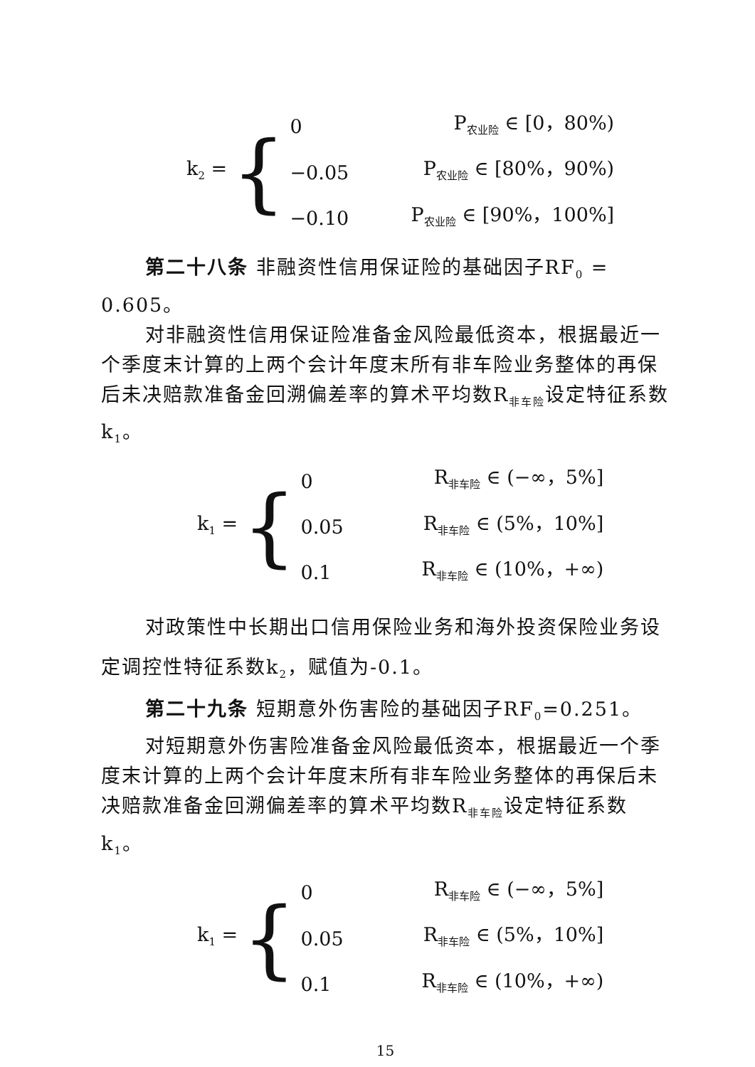k<sub>2</sub> = {
| 0 | P<sub>农业险</sub> ∈ [0，80%) |
| −0.05 | P<sub>农业险</sub> ∈ [80%，90%) |
| −0.10 | P<sub>农业险</sub> ∈ [90%，100%] |
第二十八条 非融资性信用保证险的基础因子RF<sub>0</sub> = 0.605。
对非融资性信用保证险准备金风险最低资本，根据最近一个季度末计算的上两个会计年度末所有非车险业务整体的再保后未决赔款准备金回溯偏差率的算术平均数R<sub>非车险</sub>设定特征系数k<sub>1</sub>。
k<sub>1</sub> = {
| 0 | R<sub>非车险</sub> ∈ (−∞，5%] |
| 0.05 | R<sub>非车险</sub> ∈ (5%，10%] |
| 0.1 | R<sub>非车险</sub> ∈ (10%，+∞) |
对政策性中长期出口信用保险业务和海外投资保险业务设定调控性特征系数k<sub>2</sub>，赋值为-0.1。
第二十九条 短期意外伤害险的基础因子RF<sub>0</sub>=0.251。
对短期意外伤害险准备金风险最低资本，根据最近一个季度末计算的上两个会计年度末所有非车险业务整体的再保后未决赔款准备金回溯偏差率的算术平均数R<sub>非车险</sub>设定特征系数k<sub>1</sub>。
k<sub>1</sub> = {
| 0 | R<sub>非车险</sub> ∈ (−∞，5%] |
| 0.05 | R<sub>非车险</sub> ∈ (5%，10%] |
| 0.1 | R<sub>非车险</sub> ∈ (10%，+∞) |
15